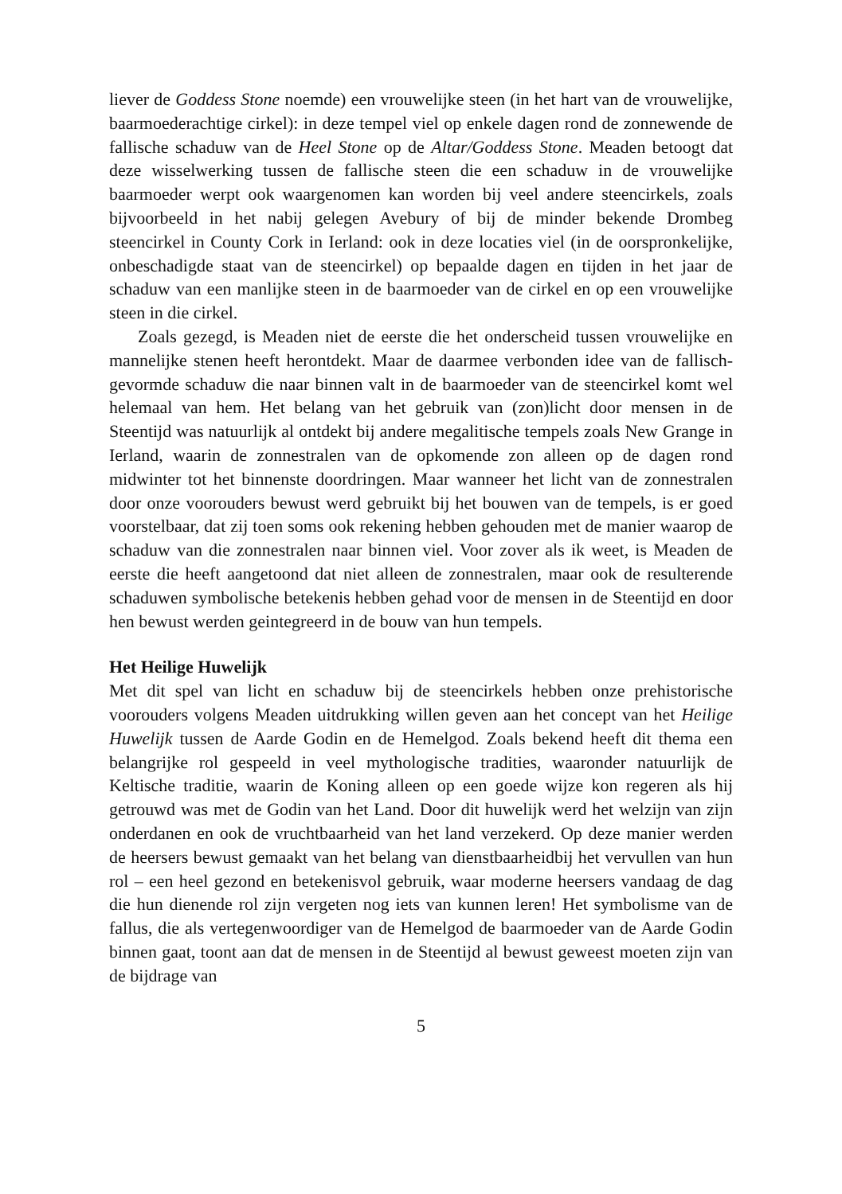liever de Goddess Stone noemde) een vrouwelijke steen (in het hart van de vrouwelijke, baarmoederachtige cirkel): in deze tempel viel op enkele dagen rond de zonnewende de fallische schaduw van de Heel Stone op de Altar/Goddess Stone. Meaden betoogt dat deze wisselwerking tussen de fallische steen die een schaduw in de vrouwelijke baarmoeder werpt ook waargenomen kan worden bij veel andere steencirkels, zoals bijvoorbeeld in het nabij gelegen Avebury of bij de minder bekende Drombeg steencirkel in County Cork in Ierland: ook in deze locaties viel (in de oorspronkelijke, onbeschadigde staat van de steencirkel) op bepaalde dagen en tijden in het jaar de schaduw van een manlijke steen in de baarmoeder van de cirkel en op een vrouwelijke steen in die cirkel.
Zoals gezegd, is Meaden niet de eerste die het onderscheid tussen vrouwelijke en mannelijke stenen heeft herontdekt. Maar de daarmee verbonden idee van de fallisch-gevormde schaduw die naar binnen valt in de baarmoeder van de steencirkel komt wel helemaal van hem. Het belang van het gebruik van (zon)licht door mensen in de Steentijd was natuurlijk al ontdekt bij andere megalitische tempels zoals New Grange in Ierland, waarin de zonnestralen van de opkomende zon alleen op de dagen rond midwinter tot het binnenste doordringen. Maar wanneer het licht van de zonnestralen door onze voorouders bewust werd gebruikt bij het bouwen van de tempels, is er goed voorstelbaar, dat zij toen soms ook rekening hebben gehouden met de manier waarop de schaduw van die zonnestralen naar binnen viel. Voor zover als ik weet, is Meaden de eerste die heeft aangetoond dat niet alleen de zonnestralen, maar ook de resulterende schaduwen symbolische betekenis hebben gehad voor de mensen in de Steentijd en door hen bewust werden geintegreerd in de bouw van hun tempels.
Het Heilige Huwelijk
Met dit spel van licht en schaduw bij de steencirkels hebben onze prehistorische voorouders volgens Meaden uitdrukking willen geven aan het concept van het Heilige Huwelijk tussen de Aarde Godin en de Hemelgod. Zoals bekend heeft dit thema een belangrijke rol gespeeld in veel mythologische tradities, waaronder natuurlijk de Keltische traditie, waarin de Koning alleen op een goede wijze kon regeren als hij getrouwd was met de Godin van het Land. Door dit huwelijk werd het welzijn van zijn onderdanen en ook de vruchtbaarheid van het land verzekerd. Op deze manier werden de heersers bewust gemaakt van het belang van dienstbaarheidbij het vervullen van hun rol – een heel gezond en betekenisvol gebruik, waar moderne heersers vandaag de dag die hun dienende rol zijn vergeten nog iets van kunnen leren! Het symbolisme van de fallus, die als vertegenwoordiger van de Hemelgod de baarmoeder van de Aarde Godin binnen gaat, toont aan dat de mensen in de Steentijd al bewust geweest moeten zijn van de bijdrage van
5